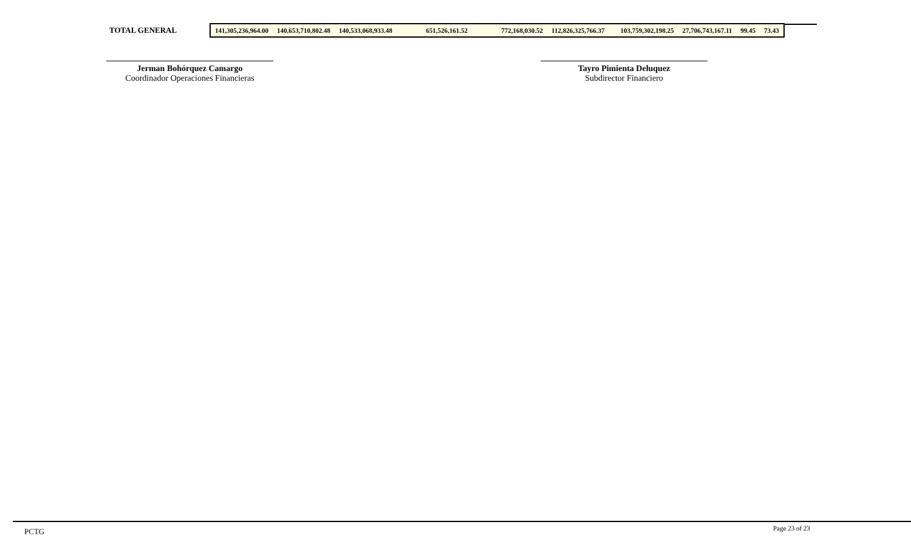TOTAL GENERAL
| 141,305,236,964.00 | 140,653,710,802.48 | 140,533,068,933.48 | 651,526,161.52 | 772,168,030.52 | 112,826,325,766.37 | 103,759,302,198.25 | 27,706,743,167.11 | 99.45 | 73.43 |
Jerman Bohórquez Camargo
Coordinador Operaciones Financieras
Tayro Pimienta Deluquez
Subdirector Financiero
PCTG Page 23 of 23